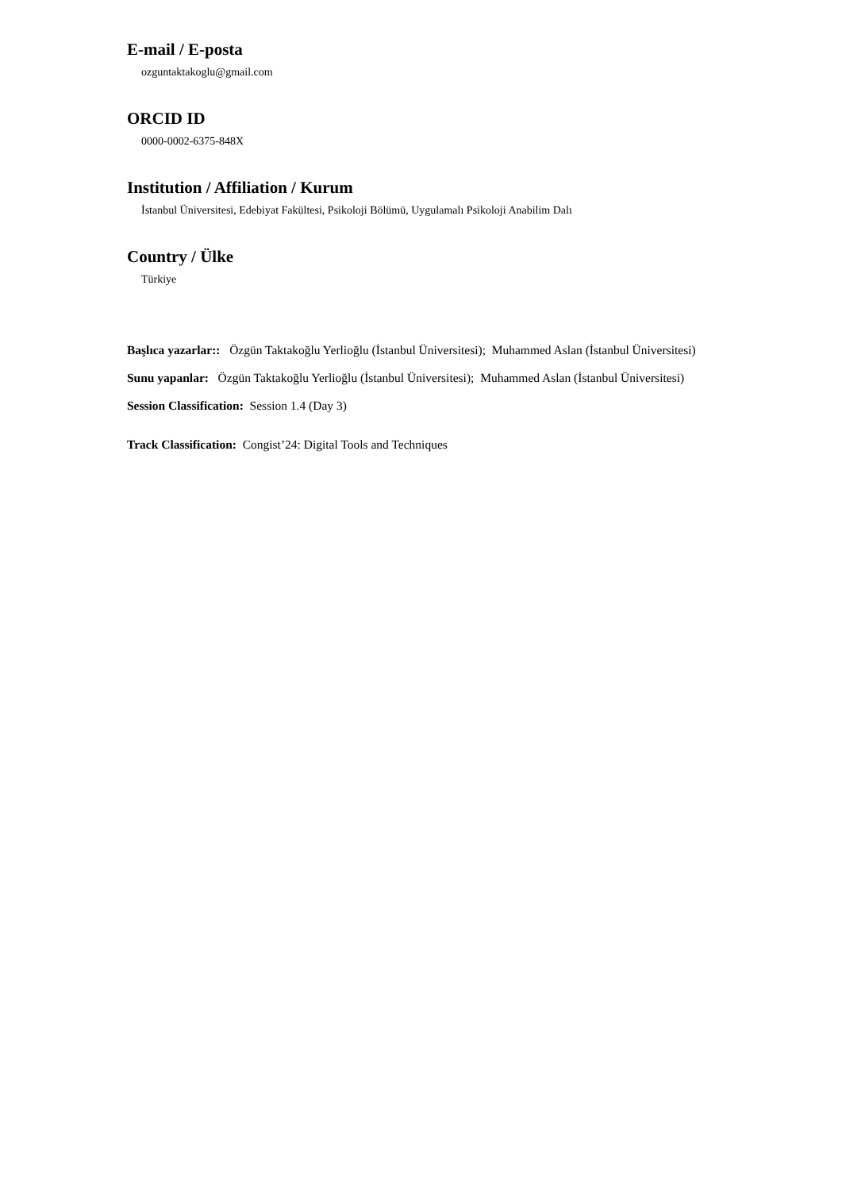E-mail / E-posta
ozguntaktakoglu@gmail.com
ORCID ID
0000-0002-6375-848X
Institution / Affiliation / Kurum
İstanbul Üniversitesi, Edebiyat Fakültesi, Psikoloji Bölümü, Uygulamalı Psikoloji Anabilim Dalı
Country / Ülke
Türkiye
Başlıca yazarlar:: Özgün Taktakoğlu Yerlioğlu (İstanbul Üniversitesi); Muhammed Aslan (İstanbul Üniversitesi)
Sunu yapanlar: Özgün Taktakoğlu Yerlioğlu (İstanbul Üniversitesi); Muhammed Aslan (İstanbul Üniversitesi)
Session Classification: Session 1.4 (Day 3)
Track Classification: Congist’24: Digital Tools and Techniques